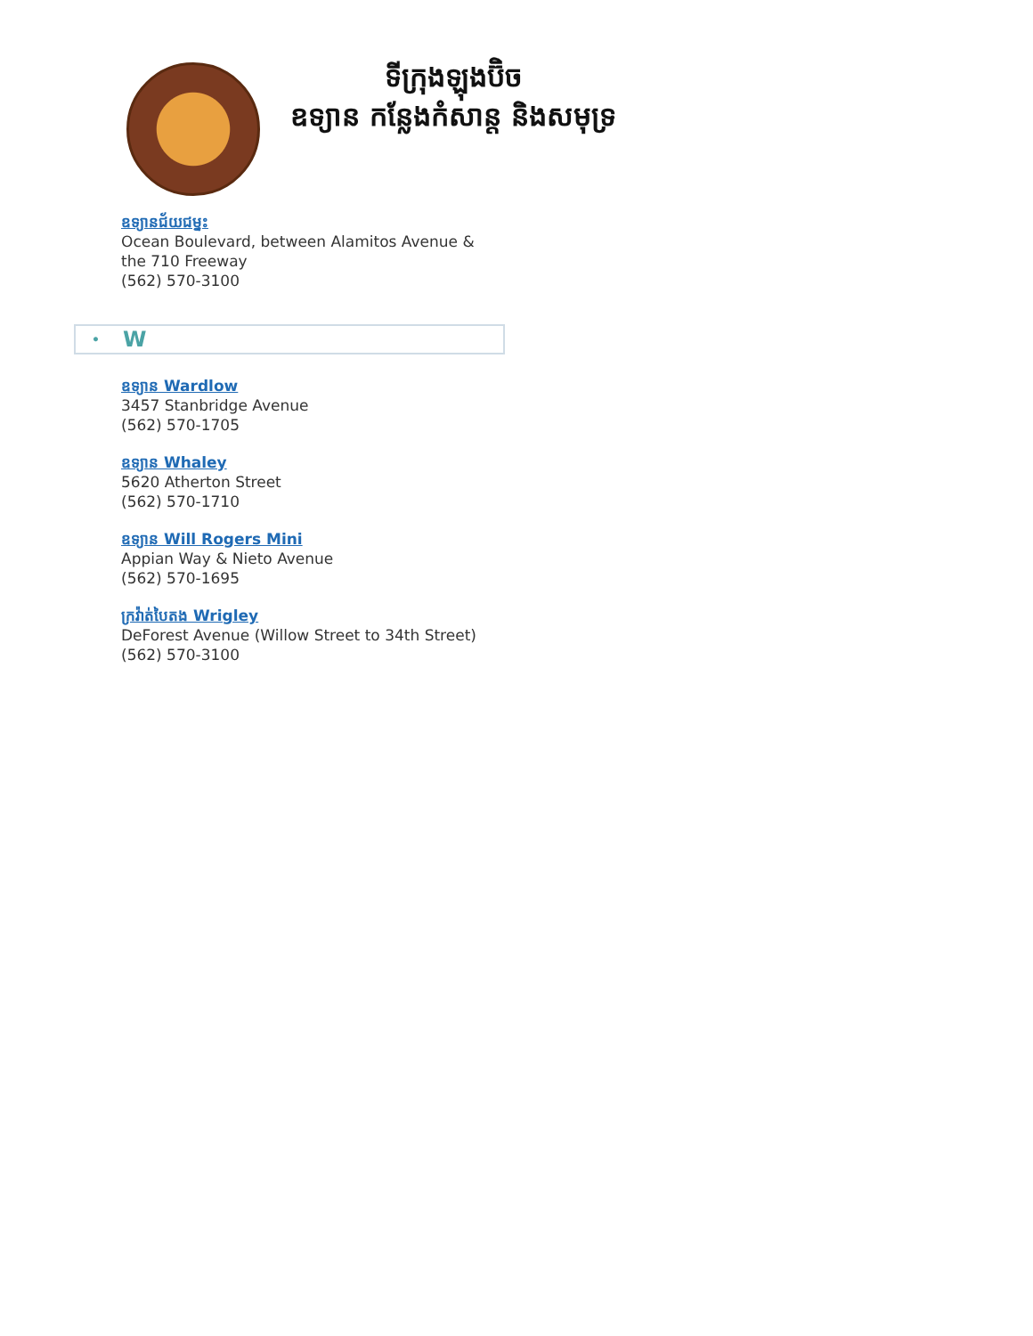ទីក្រុងឡុងប៊ិច
ឧទ្យាន កន្លែងកំសាន្ត និងសមុទ្រ
ឧទ្យានជ័យជម្នះ
Ocean Boulevard, between Alamitos Avenue &
the 710 Freeway
(562) 570-3100
• W
ឧទ្យាន Wardlow
3457 Stanbridge Avenue
(562) 570-1705
ឧទ្យាន Whaley
5620 Atherton Street
(562) 570-1710
ឧទ្យាន Will Rogers Mini
Appian Way & Nieto Avenue
(562) 570-1695
ក្រវ៉ាត់បៃតង Wrigley
DeForest Avenue (Willow Street to 34th Street)
(562) 570-3100